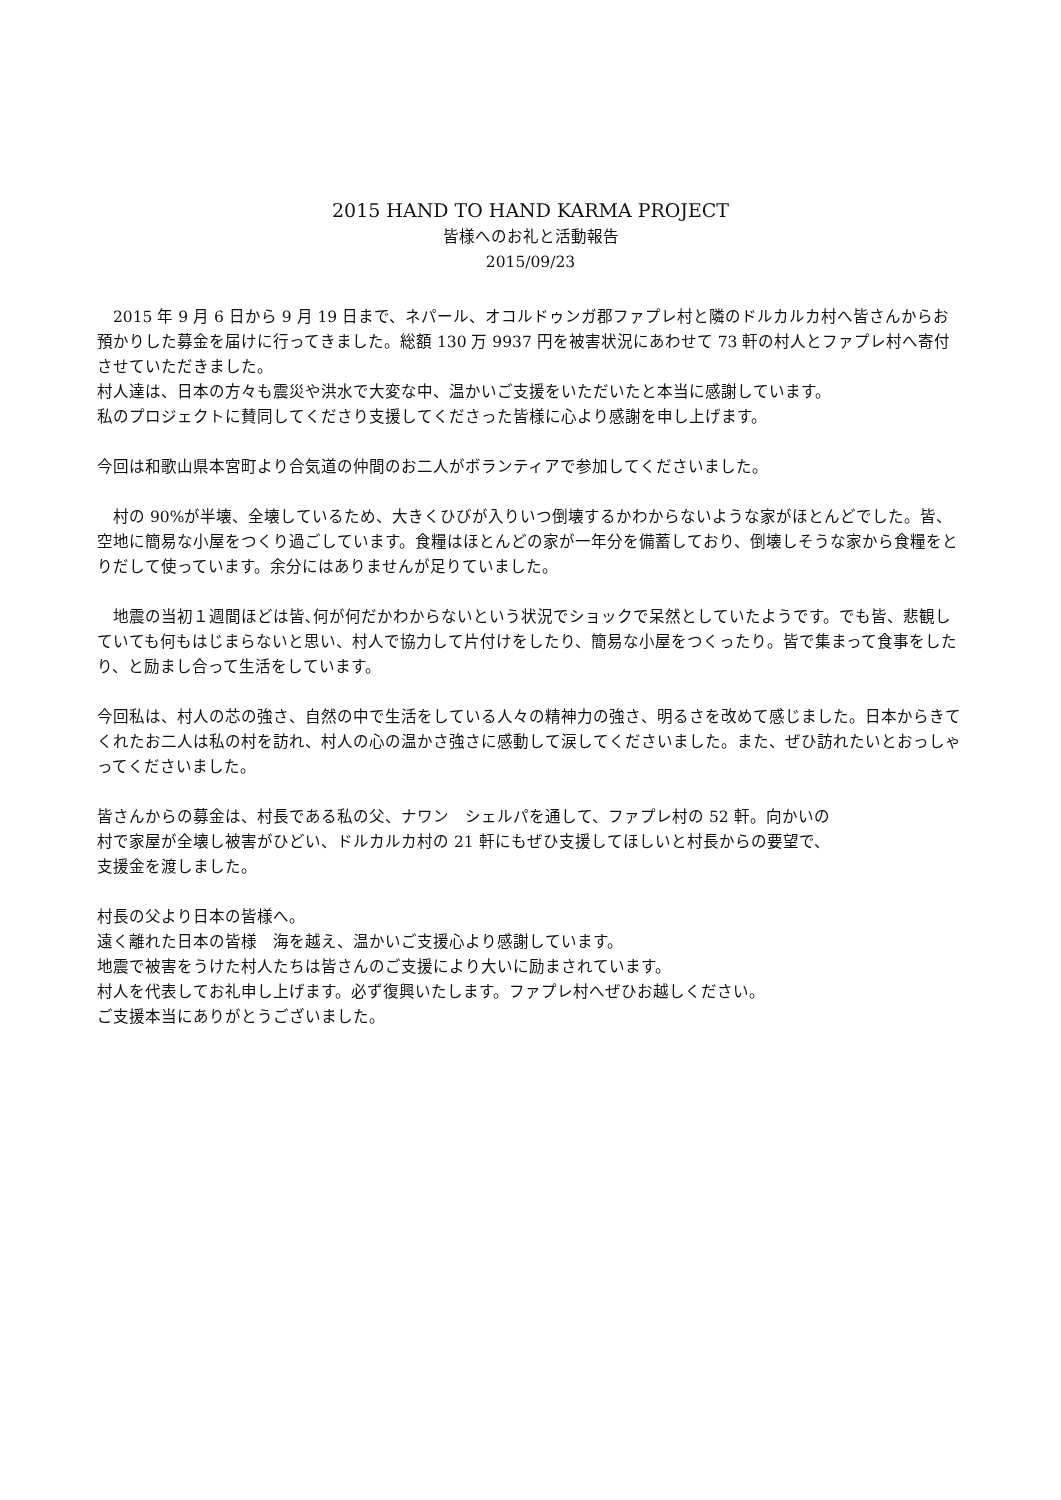2015 HAND TO HAND KARMA PROJECT
皆様へのお礼と活動報告
2015/09/23
　2015 年 9 月 6 日から 9 月 19 日まで、ネパール、オコルドゥンガ郡ファプレ村と隣のドルカルカ村へ皆さんからお預かりした募金を届けに行ってきました。総額 130 万 9937 円を被害状況にあわせて 73 軒の村人とファプレ村へ寄付させていただきました。
村人達は、日本の方々も震災や洪水で大変な中、温かいご支援をいただいたと本当に感謝しています。
私のプロジェクトに賛同してくださり支援してくださった皆様に心より感謝を申し上げます。
今回は和歌山県本宮町より合気道の仲間のお二人がボランティアで参加してくださいました。
　村の 90%が半壊、全壊しているため、大きくひびが入りいつ倒壊するかわからないような家がほとんどでした。皆、空地に簡易な小屋をつくり過ごしています。食糧はほとんどの家が一年分を備蓄しており、倒壊しそうな家から食糧をとりだして使っています。余分にはありませんが足りていました。
　地震の当初１週間ほどは皆､何が何だかわからないという状況でショックで呆然としていたようです。でも皆、悲観していても何もはじまらないと思い、村人で協力して片付けをしたり、簡易な小屋をつくったり。皆で集まって食事をしたり、と励まし合って生活をしています。
今回私は、村人の芯の強さ、自然の中で生活をしている人々の精神力の強さ、明るさを改めて感じました。日本からきてくれたお二人は私の村を訪れ、村人の心の温かさ強さに感動して涙してくださいました。また、ぜひ訪れたいとおっしゃってくださいました。
皆さんからの募金は、村長である私の父、ナワン　シェルパを通して、ファプレ村の 52 軒。向かいの
村で家屋が全壊し被害がひどい、ドルカルカ村の 21 軒にもぜひ支援してほしいと村長からの要望で、
支援金を渡しました。
村長の父より日本の皆様へ。
遠く離れた日本の皆様　海を越え、温かいご支援心より感謝しています。
地震で被害をうけた村人たちは皆さんのご支援により大いに励まされています。
村人を代表してお礼申し上げます。必ず復興いたします。ファプレ村へぜひお越しください。
ご支援本当にありがとうございました。